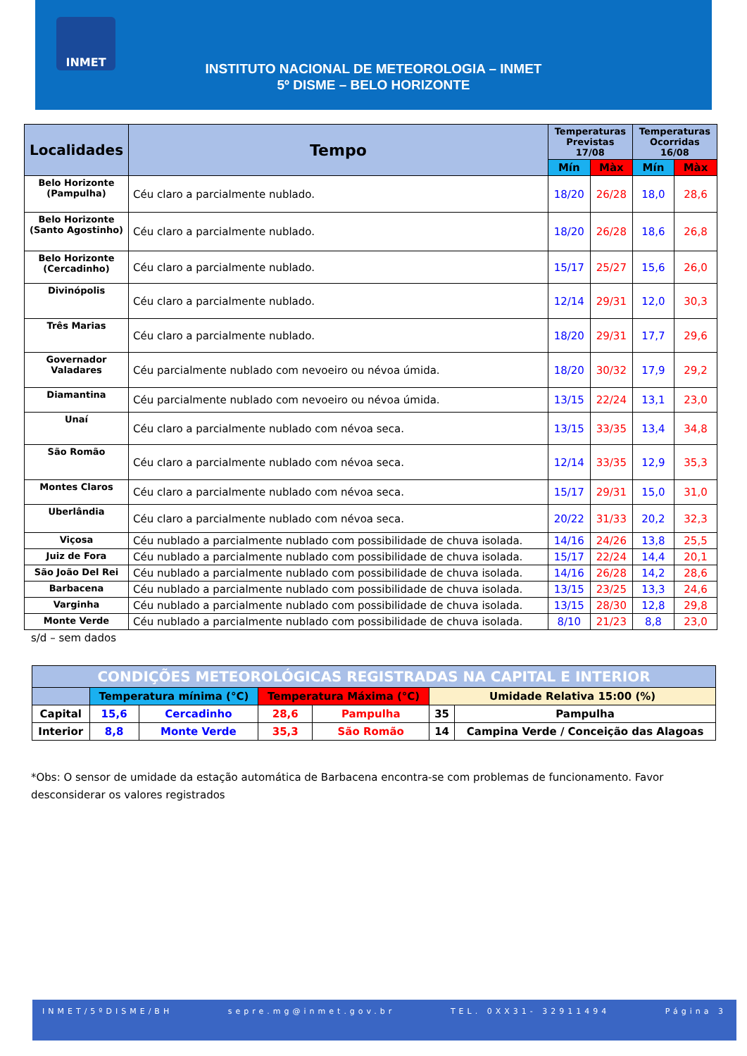INSTITUTO NACIONAL DE METEOROLOGIA – INMET
5º DISME – BELO HORIZONTE
INMET
| Localidades | Tempo | Temperaturas Previstas 17/08 | | Temperaturas Ocorridas 16/08 | |
| --- | --- | --- | --- | --- | --- |
| | | Mín | Màx | Mín | Màx |
| Belo Horizonte (Pampulha) | Céu claro a parcialmente nublado. | 18/20 | 26/28 | 18,0 | 28,6 |
| Belo Horizonte (Santo Agostinho) | Céu claro a parcialmente nublado. | 18/20 | 26/28 | 18,6 | 26,8 |
| Belo Horizonte (Cercadinho) | Céu claro a parcialmente nublado. | 15/17 | 25/27 | 15,6 | 26,0 |
| Divinópolis | Céu claro a parcialmente nublado. | 12/14 | 29/31 | 12,0 | 30,3 |
| Três Marias | Céu claro a parcialmente nublado. | 18/20 | 29/31 | 17,7 | 29,6 |
| Governador Valadares | Céu parcialmente nublado com nevoeiro ou névoa úmida. | 18/20 | 30/32 | 17,9 | 29,2 |
| Diamantina | Céu parcialmente nublado com nevoeiro ou névoa úmida. | 13/15 | 22/24 | 13,1 | 23,0 |
| Unaí | Céu claro a parcialmente nublado com névoa seca. | 13/15 | 33/35 | 13,4 | 34,8 |
| São Romão | Céu claro a parcialmente nublado com névoa seca. | 12/14 | 33/35 | 12,9 | 35,3 |
| Montes Claros | Céu claro a parcialmente nublado com névoa seca. | 15/17 | 29/31 | 15,0 | 31,0 |
| Uberlândia | Céu claro a parcialmente nublado com névoa seca. | 20/22 | 31/33 | 20,2 | 32,3 |
| Viçosa | Céu nublado a parcialmente nublado com possibilidade de chuva isolada. | 14/16 | 24/26 | 13,8 | 25,5 |
| Juiz de Fora | Céu nublado a parcialmente nublado com possibilidade de chuva isolada. | 15/17 | 22/24 | 14,4 | 20,1 |
| São João Del Rei | Céu nublado a parcialmente nublado com possibilidade de chuva isolada. | 14/16 | 26/28 | 14,2 | 28,6 |
| Barbacena | Céu nublado a parcialmente nublado com possibilidade de chuva isolada. | 13/15 | 23/25 | 13,3 | 24,6 |
| Varginha | Céu nublado a parcialmente nublado com possibilidade de chuva isolada. | 13/15 | 28/30 | 12,8 | 29,8 |
| Monte Verde | Céu nublado a parcialmente nublado com possibilidade de chuva isolada. | 8/10 | 21/23 | 8,8 | 23,0 |
s/d – sem dados
| CONDIÇÕES METEOROLÓGICAS REGISTRADAS NA CAPITAL E INTERIOR | | | | | | |
| | Temperatura mínima (°C) | | Temperatura Máxima (°C) | | Umidade Relativa 15:00 (%) | |
| Capital | 15,6 | Cercadinho | 28,6 | Pampulha | 35 | Pampulha |
| Interior | 8,8 | Monte Verde | 35,3 | São Romão | 14 | Campina Verde / Conceição das Alagoas |
*Obs: O sensor de umidade da estação automática de Barbacena encontra-se com problemas de funcionamento. Favor desconsiderar os valores registrados
INMET/5ºDISME/BH sepre.mg@inmet.gov.br TEL. 0XX31- 32911494 Página 3